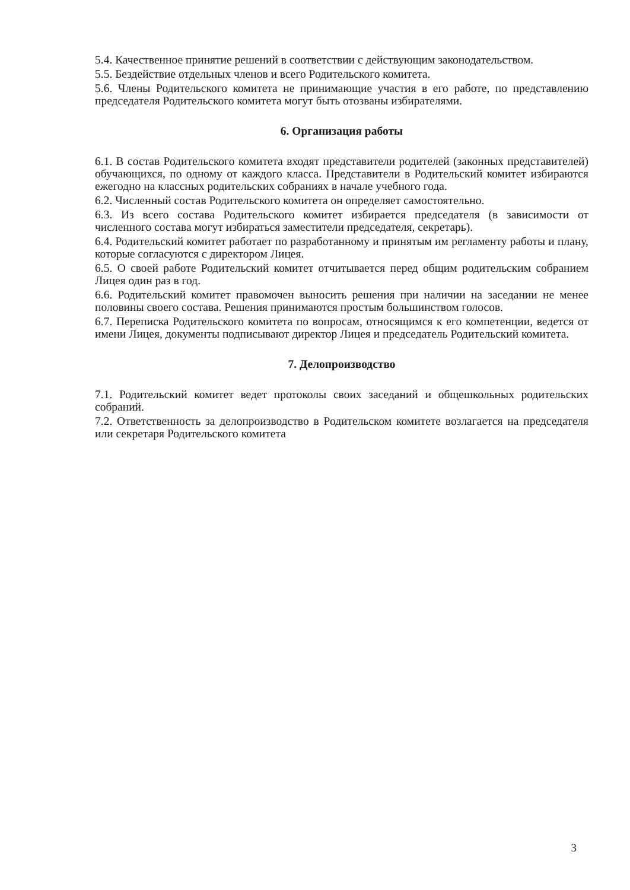5.4. Качественное принятие решений в соответствии с действующим законодательством.
5.5. Бездействие отдельных членов и всего Родительского комитета.
5.6. Члены Родительского комитета не принимающие участия в его работе, по представлению председателя Родительского комитета могут быть отозваны избирателями.
6. Организация работы
6.1. В состав Родительского комитета входят представители родителей (законных представителей) обучающихся, по одному от каждого класса. Представители в Родительский комитет избираются ежегодно на классных родительских собраниях в начале учебного года.
6.2. Численный состав Родительского комитета он определяет самостоятельно.
6.3. Из всего состава Родительского комитет избирается председателя (в зависимости от численного состава могут избираться заместители председателя, секретарь).
6.4. Родительский комитет работает по разработанному и принятым им регламенту работы и плану, которые согласуются с директором Лицея.
6.5. О своей работе Родительский комитет отчитывается перед общим родительским собранием Лицея один раз в год.
6.6. Родительский комитет правомочен выносить решения при наличии на заседании не менее половины своего состава. Решения принимаются простым большинством голосов.
6.7. Переписка Родительского комитета по вопросам, относящимся к его компетенции, ведется от имени Лицея, документы подписывают директор Лицея и председатель Родительский комитета.
7. Делопроизводство
7.1. Родительский комитет ведет протоколы своих заседаний и общешкольных родительских собраний.
7.2. Ответственность за делопроизводство в Родительском комитете возлагается на председателя или секретаря Родительского комитета
3